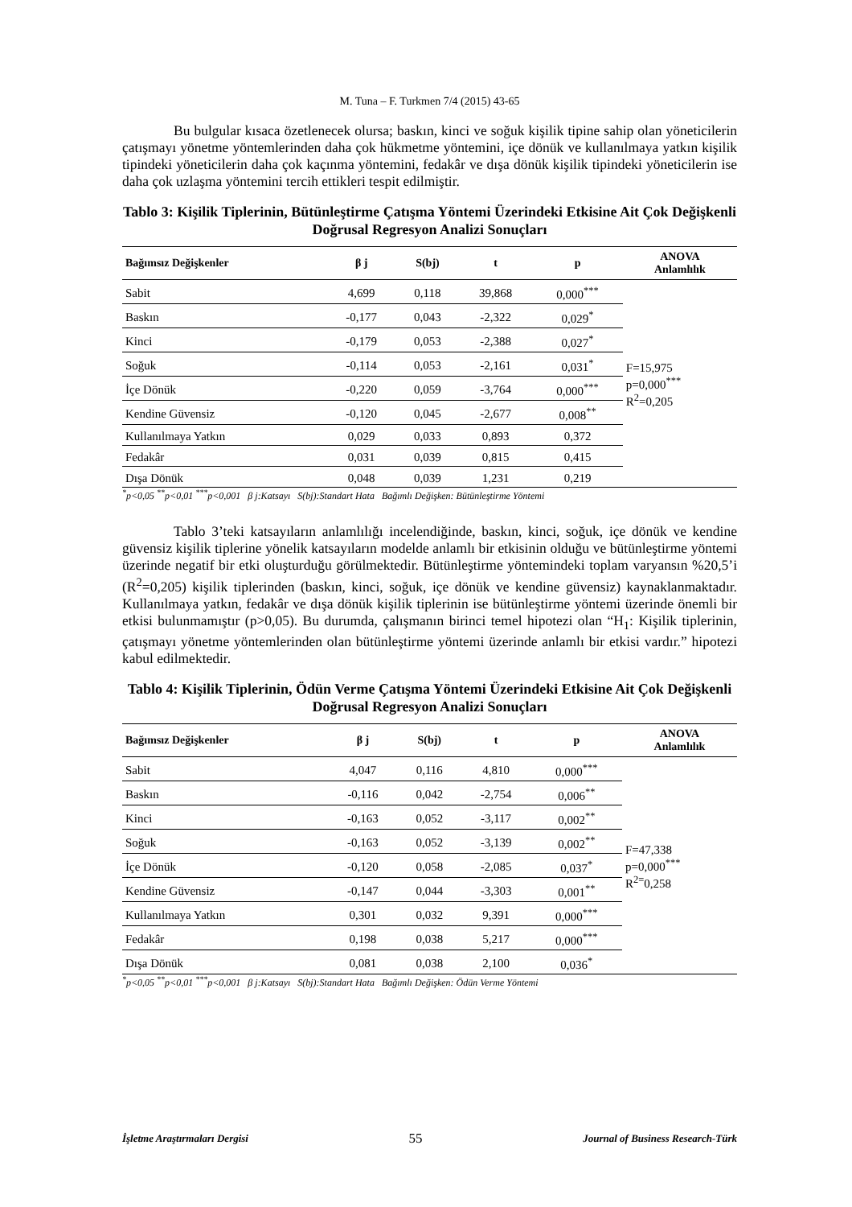M. Tuna – F. Turkmen 7/4 (2015) 43-65
Bu bulgular kısaca özetlenecek olursa; baskın, kinci ve soğuk kişilik tipine sahip olan yöneticilerin çatışmayı yönetme yöntemlerinden daha çok hükmetme yöntemini, içe dönük ve kullanılmaya yatkın kişilik tipindeki yöneticilerin daha çok kaçınma yöntemini, fedakâr ve dışa dönük kişilik tipindeki yöneticilerin ise daha çok uzlaşma yöntemini tercih ettikleri tespit edilmiştir.
Tablo 3: Kişilik Tiplerinin, Bütünleştirme Çatışma Yöntemi Üzerindeki Etkisine Ait Çok Değişkenli Doğrusal Regresyon Analizi Sonuçları
| Bağımsız Değişkenler | β j | S(bj) | t | p | ANOVA Anlamlılık |
| --- | --- | --- | --- | --- | --- |
| Sabit | 4,699 | 0,118 | 39,868 | 0,000<sup>***</sup> | F=15,975 p=0,000<sup>***</sup> R<sup>2</sup>=0,205 |
| Baskın | -0,177 | 0,043 | -2,322 | 0,029<sup>*</sup> | |
| Kinci | -0,179 | 0,053 | -2,388 | 0,027<sup>*</sup> | |
| Soğuk | -0,114 | 0,053 | -2,161 | 0,031<sup>*</sup> | |
| İçe Dönük | -0,220 | 0,059 | -3,764 | 0,000<sup>***</sup> | |
| Kendine Güvensiz | -0,120 | 0,045 | -2,677 | 0,008<sup>**</sup> | |
| Kullanılmaya Yatkın | 0,029 | 0,033 | 0,893 | 0,372 | |
| Fedakâr | 0,031 | 0,039 | 0,815 | 0,415 | |
| Dışa Dönük | 0,048 | 0,039 | 1,231 | 0,219 | |
<sup>*</sup> p<0,05 <sup>**</sup>p<0,01 <sup>***</sup>p<0,001 β j:Katsayı S(bj):Standart Hata Bağımlı Değişken: Bütünleştirme Yöntemi
Tablo 3’teki katsayıların anlamlılığı incelendiğinde, baskın, kinci, soğuk, içe dönük ve kendine güvensiz kişilik tiplerine yönelik katsayıların modelde anlamlı bir etkisinin olduğu ve bütünleştirme yöntemi üzerinde negatif bir etki oluşturduğu görülmektedir. Bütünleştirme yöntemindeki toplam varyansın %20,5’i (R<sup>2</sup>=0,205) kişilik tiplerinden (baskın, kinci, soğuk, içe dönük ve kendine güvensiz) kaynaklanmaktadır. Kullanılmaya yatkın, fedakâr ve dışa dönük kişilik tiplerinin ise bütünleştirme yöntemi üzerinde önemli bir etkisi bulunmamıştır (p>0,05). Bu durumda, çalışmanın birinci temel hipotezi olan “H<sub>1</sub>: Kişilik tiplerinin, çatışmayı yönetme yöntemlerinden olan bütünleştirme yöntemi üzerinde anlamlı bir etkisi vardır.” hipotezi kabul edilmektedir.
Tablo 4: Kişilik Tiplerinin, Ödün Verme Çatışma Yöntemi Üzerindeki Etkisine Ait Çok Değişkenli Doğrusal Regresyon Analizi Sonuçları
| Bağımsız Değişkenler | β j | S(bj) | t | p | ANOVA Anlamlılık |
| --- | --- | --- | --- | --- | --- |
| Sabit | 4,047 | 0,116 | 4,810 | 0,000<sup>***</sup> | F=47,338 p=0,000<sup>***</sup> R<sup>2=</sup>0,258 |
| Baskın | -0,116 | 0,042 | -2,754 | 0,006<sup>**</sup> | |
| Kinci | -0,163 | 0,052 | -3,117 | 0,002<sup>**</sup> | |
| Soğuk | -0,163 | 0,052 | -3,139 | 0,002<sup>**</sup> | |
| İçe Dönük | -0,120 | 0,058 | -2,085 | 0,037<sup>*</sup> | |
| Kendine Güvensiz | -0,147 | 0,044 | -3,303 | 0,001<sup>**</sup> | |
| Kullanılmaya Yatkın | 0,301 | 0,032 | 9,391 | 0,000<sup>***</sup> | |
| Fedakâr | 0,198 | 0,038 | 5,217 | 0,000<sup>***</sup> | |
| Dışa Dönük | 0,081 | 0,038 | 2,100 | 0,036<sup>*</sup> | |
<sup>*</sup> p<0,05 <sup>**</sup>p<0,01 <sup>***</sup>p<0,001 β j:Katsayı S(bj):Standart Hata Bağımlı Değişken: Ödün Verme Yöntemi
İşletme Araştırmaları Dergisi 55 Journal of Business Research-Türk